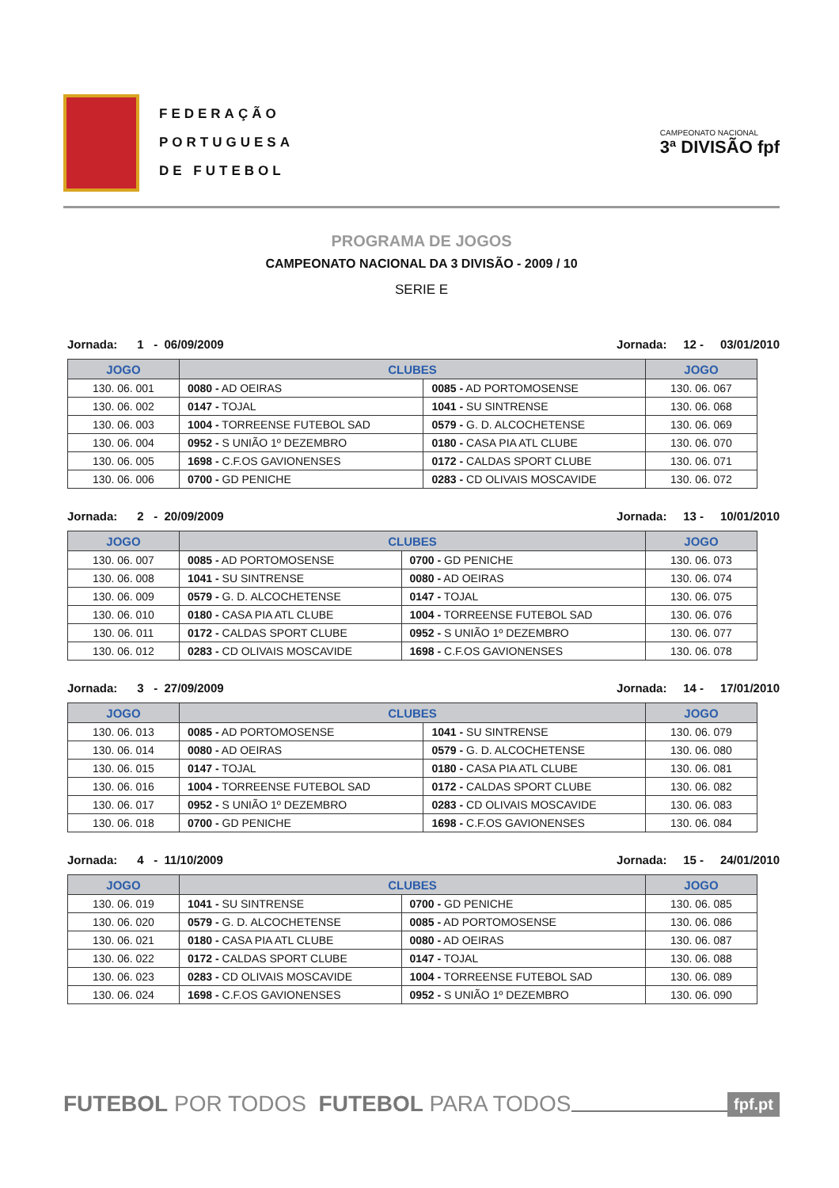FEDERAÇÃO
PORTUGUESA
DE FUTEBOL
CAMPEONATO NACIONAL
3ª DIVISÃO fpf
PROGRAMA DE JOGOS
CAMPEONATO NACIONAL DA 3 DIVISÃO - 2009 / 10
SERIE E
Jornada: 1 - 06/09/2009 Jornada: 12 - 03/01/2010
| JOGO | CLUBES | | JOGO |
| --- | --- | --- | --- |
| 130. 06. 001 | 0080 - AD OEIRAS | 0085 - AD PORTOMOSENSE | 130. 06. 067 |
| 130. 06. 002 | 0147 - TOJAL | 1041 - SU SINTRENSE | 130. 06. 068 |
| 130. 06. 003 | 1004 - TORREENSE FUTEBOL SAD | 0579 - G. D. ALCOCHETENSE | 130. 06. 069 |
| 130. 06. 004 | 0952 - S UNIÃO 1º DEZEMBRO | 0180 - CASA PIA ATL CLUBE | 130. 06. 070 |
| 130. 06. 005 | 1698 - C.F.OS GAVIONENSES | 0172 - CALDAS SPORT CLUBE | 130. 06. 071 |
| 130. 06. 006 | 0700 - GD PENICHE | 0283 - CD OLIVAIS MOSCAVIDE | 130. 06. 072 |
Jornada: 2 - 20/09/2009 Jornada: 13 - 10/01/2010
| JOGO | CLUBES | | JOGO |
| --- | --- | --- | --- |
| 130. 06. 007 | 0085 - AD PORTOMOSENSE | 0700 - GD PENICHE | 130. 06. 073 |
| 130. 06. 008 | 1041 - SU SINTRENSE | 0080 - AD OEIRAS | 130. 06. 074 |
| 130. 06. 009 | 0579 - G. D. ALCOCHETENSE | 0147 - TOJAL | 130. 06. 075 |
| 130. 06. 010 | 0180 - CASA PIA ATL CLUBE | 1004 - TORREENSE FUTEBOL SAD | 130. 06. 076 |
| 130. 06. 011 | 0172 - CALDAS SPORT CLUBE | 0952 - S UNIÃO 1º DEZEMBRO | 130. 06. 077 |
| 130. 06. 012 | 0283 - CD OLIVAIS MOSCAVIDE | 1698 - C.F.OS GAVIONENSES | 130. 06. 078 |
Jornada: 3 - 27/09/2009 Jornada: 14 - 17/01/2010
| JOGO | CLUBES | | JOGO |
| --- | --- | --- | --- |
| 130. 06. 013 | 0085 - AD PORTOMOSENSE | 1041 - SU SINTRENSE | 130. 06. 079 |
| 130. 06. 014 | 0080 - AD OEIRAS | 0579 - G. D. ALCOCHETENSE | 130. 06. 080 |
| 130. 06. 015 | 0147 - TOJAL | 0180 - CASA PIA ATL CLUBE | 130. 06. 081 |
| 130. 06. 016 | 1004 - TORREENSE FUTEBOL SAD | 0172 - CALDAS SPORT CLUBE | 130. 06. 082 |
| 130. 06. 017 | 0952 - S UNIÃO 1º DEZEMBRO | 0283 - CD OLIVAIS MOSCAVIDE | 130. 06. 083 |
| 130. 06. 018 | 0700 - GD PENICHE | 1698 - C.F.OS GAVIONENSES | 130. 06. 084 |
Jornada: 4 - 11/10/2009 Jornada: 15 - 24/01/2010
| JOGO | CLUBES | | JOGO |
| --- | --- | --- | --- |
| 130. 06. 019 | 1041 - SU SINTRENSE | 0700 - GD PENICHE | 130. 06. 085 |
| 130. 06. 020 | 0579 - G. D. ALCOCHETENSE | 0085 - AD PORTOMOSENSE | 130. 06. 086 |
| 130. 06. 021 | 0180 - CASA PIA ATL CLUBE | 0080 - AD OEIRAS | 130. 06. 087 |
| 130. 06. 022 | 0172 - CALDAS SPORT CLUBE | 0147 - TOJAL | 130. 06. 088 |
| 130. 06. 023 | 0283 - CD OLIVAIS MOSCAVIDE | 1004 - TORREENSE FUTEBOL SAD | 130. 06. 089 |
| 130. 06. 024 | 1698 - C.F.OS GAVIONENSES | 0952 - S UNIÃO 1º DEZEMBRO | 130. 06. 090 |
FUTEBOL POR TODOS FUTEBOL PARA TODOS fpf.pt